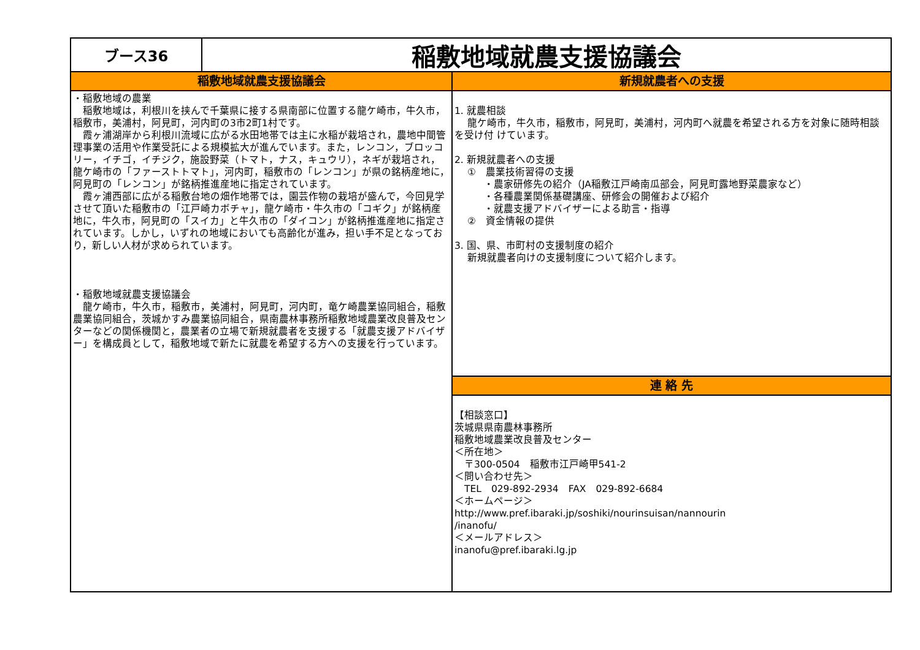ブース36
稲敷地域就農支援協議会
稲敷地域就農支援協議会
・稲敷地域の農業
　稲敷地域は，利根川を挟んで千葉県に接する県南部に位置する龍ケ崎市，牛久市，稲敷市，美浦村，阿見町，河内町の3市2町1村です。
　霞ヶ浦湖岸から利根川流域に広がる水田地帯では主に水稲が栽培され，農地中間管理事業の活用や作業受託による規模拡大が進んでいます。また，レンコン，ブロッコリー，イチゴ，イチジク，施設野菜（トマト，ナス，キュウリ），ネギが栽培され，龍ケ崎市の「ファーストトマト」，河内町，稲敷市の「レンコン」が県の銘柄産地に，阿見町の「レンコン」が銘柄推進産地に指定されています。
　霞ヶ浦西部に広がる稲敷台地の畑作地帯では，園芸作物の栽培が盛んで，今回見学させて頂いた稲敷市の「江戸崎カボチャ」，龍ケ崎市・牛久市の「コギク」が銘柄産地に，牛久市，阿見町の「スイカ」と牛久市の「ダイコン」が銘柄推進産地に指定されています。しかし，いずれの地域においても高齢化が進み，担い手不足となっており，新しい人材が求められています。
・稲敷地域就農支援協議会
　龍ケ崎市，牛久市，稲敷市，美浦村，阿見町，河内町，竜ケ崎農業協同組合，稲敷農業協同組合，茨城かすみ農業協同組合，県南農林事務所稲敷地域農業改良普及センターなどの関係機関と，農業者の立場で新規就農者を支援する「就農支援アドバイザー」を構成員として，稲敷地域で新たに就農を希望する方への支援を行っています。
新規就農者への支援
1. 就農相談
　 龍ケ崎市，牛久市，稲敷市，阿見町，美浦村，河内町へ就農を希望される方を対象に随時相談を受け付 けています。
2. 新規就農者への支援
　 ①　農業技術習得の支援
　　　・農家研修先の紹介（JA稲敷江戸崎南瓜部会，阿見町露地野菜農家など）
　　　・各種農業関係基礎講座、研修会の開催および紹介
　　　・就農支援アドバイザーによる助言・指導
　 ②　資金情報の提供
3. 国、県、市町村の支援制度の紹介
　 新規就農者向けの支援制度について紹介します。
連 絡 先
【相談窓口】
茨城県県南農林事務所
稲敷地域農業改良普及センター
＜所在地＞
　〒300-0504　稲敷市江戸崎甲541-2
＜問い合わせ先＞
　TEL　029-892-2934　FAX　029-892-6684
＜ホームページ＞
http://www.pref.ibaraki.jp/soshiki/nourinsuisan/nannourin
/inanofu/
＜メールアドレス＞
inanofu@pref.ibaraki.lg.jp